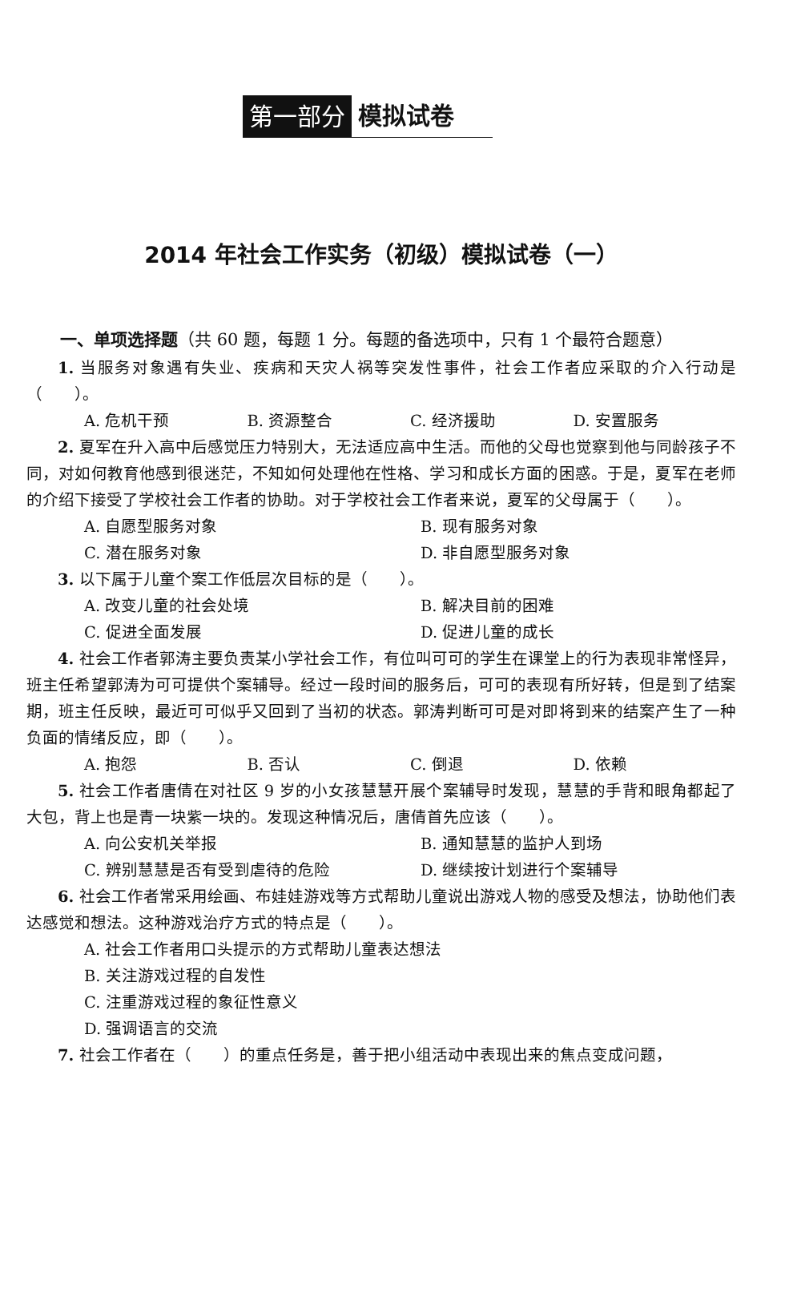第一部分 模拟试卷
2014 年社会工作实务（初级）模拟试卷（一）
一、单项选择题（共 60 题，每题 1 分。每题的备选项中，只有 1 个最符合题意）
1. 当服务对象遇有失业、疾病和天灾人祸等突发性事件，社会工作者应采取的介入行动是（　　）。
A. 危机干预 B. 资源整合 C. 经济援助 D. 安置服务
2. 夏军在升入高中后感觉压力特别大，无法适应高中生活。而他的父母也觉察到他与同龄孩子不同，对如何教育他感到很迷茫，不知如何处理他在性格、学习和成长方面的困惑。于是，夏军在老师的介绍下接受了学校社会工作者的协助。对于学校社会工作者来说，夏军的父母属于（　　）。
A. 自愿型服务对象 B. 现有服务对象
C. 潜在服务对象 D. 非自愿型服务对象
3. 以下属于儿童个案工作低层次目标的是（　　）。
A. 改变儿童的社会处境 B. 解决目前的困难
C. 促进全面发展 D. 促进儿童的成长
4. 社会工作者郭涛主要负责某小学社会工作，有位叫可可的学生在课堂上的行为表现非常怪异，班主任希望郭涛为可可提供个案辅导。经过一段时间的服务后，可可的表现有所好转，但是到了结案期，班主任反映，最近可可似乎又回到了当初的状态。郭涛判断可可是对即将到来的结案产生了一种负面的情绪反应，即（　　）。
A. 抱怨 B. 否认 C. 倒退 D. 依赖
5. 社会工作者唐倩在对社区 9 岁的小女孩慧慧开展个案辅导时发现，慧慧的手背和眼角都起了大包，背上也是青一块紫一块的。发现这种情况后，唐倩首先应该（　　）。
A. 向公安机关举报 B. 通知慧慧的监护人到场
C. 辨别慧慧是否有受到虐待的危险 D. 继续按计划进行个案辅导
6. 社会工作者常采用绘画、布娃娃游戏等方式帮助儿童说出游戏人物的感受及想法，协助他们表达感觉和想法。这种游戏治疗方式的特点是（　　）。
A. 社会工作者用口头提示的方式帮助儿童表达想法
B. 关注游戏过程的自发性
C. 注重游戏过程的象征性意义
D. 强调语言的交流
7. 社会工作者在（　　）的重点任务是，善于把小组活动中表现出来的焦点变成问题，